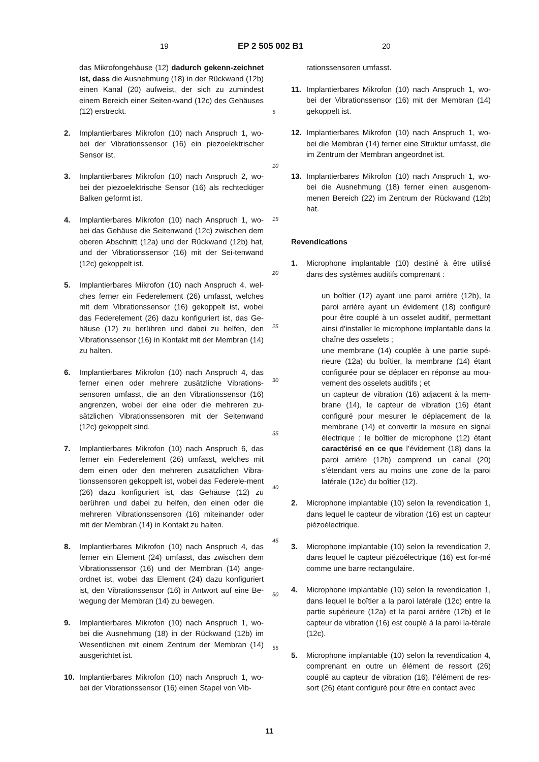19 EP 2 505 002 B1 20
das Mikrofongehäuse (12) dadurch gekenn-zeichnet ist, dass die Ausnehmung (18) in der Rückwand (12b) einen Kanal (20) aufweist, der sich zu zumindest einem Bereich einer Seiten-wand (12c) des Gehäuses (12) erstreckt.
2. Implantierbares Mikrofon (10) nach Anspruch 1, wo-bei der Vibrationssensor (16) ein piezoelektrischer Sensor ist.
3. Implantierbares Mikrofon (10) nach Anspruch 2, wo-bei der piezoelektrische Sensor (16) als rechteckiger Balken geformt ist.
4. Implantierbares Mikrofon (10) nach Anspruch 1, wo-bei das Gehäuse die Seitenwand (12c) zwischen dem oberen Abschnitt (12a) und der Rückwand (12b) hat, und der Vibrationssensor (16) mit der Sei-tenwand (12c) gekoppelt ist.
5. Implantierbares Mikrofon (10) nach Anspruch 4, wel-ches ferner ein Federelement (26) umfasst, welches mit dem Vibrationssensor (16) gekoppelt ist, wobei das Federelement (26) dazu konfiguriert ist, das Ge-häuse (12) zu berühren und dabei zu helfen, den Vibrationssensor (16) in Kontakt mit der Membran (14) zu halten.
6. Implantierbares Mikrofon (10) nach Anspruch 4, das ferner einen oder mehrere zusätzliche Vibrations-sensoren umfasst, die an den Vibrationssensor (16) angrenzen, wobei der eine oder die mehreren zu-sätzlichen Vibrationssensoren mit der Seitenwand (12c) gekoppelt sind.
7. Implantierbares Mikrofon (10) nach Anspruch 6, das ferner ein Federelement (26) umfasst, welches mit dem einen oder den mehreren zusätzlichen Vibra-tionssensoren gekoppelt ist, wobei das Federele-ment (26) dazu konfiguriert ist, das Gehäuse (12) zu berühren und dabei zu helfen, den einen oder die mehreren Vibrationssensoren (16) miteinander oder mit der Membran (14) in Kontakt zu halten.
8. Implantierbares Mikrofon (10) nach Anspruch 4, das ferner ein Element (24) umfasst, das zwischen dem Vibrationssensor (16) und der Membran (14) ange-ordnet ist, wobei das Element (24) dazu konfiguriert ist, den Vibrationssensor (16) in Antwort auf eine Be-wegung der Membran (14) zu bewegen.
9. Implantierbares Mikrofon (10) nach Anspruch 1, wo-bei die Ausnehmung (18) in der Rückwand (12b) im Wesentlichen mit einem Zentrum der Membran (14) ausgerichtet ist.
10. Implantierbares Mikrofon (10) nach Anspruch 1, wo-bei der Vibrationssensor (16) einen Stapel von Vib-
rationssensoren umfasst.
11. Implantierbares Mikrofon (10) nach Anspruch 1, wo-bei der Vibrationssensor (16) mit der Membran (14) gekoppelt ist.
12. Implantierbares Mikrofon (10) nach Anspruch 1, wo-bei die Membran (14) ferner eine Struktur umfasst, die im Zentrum der Membran angeordnet ist.
13. Implantierbares Mikrofon (10) nach Anspruch 1, wo-bei die Ausnehmung (18) ferner einen ausgenom-menen Bereich (22) im Zentrum der Rückwand (12b) hat.
Revendications
1. Microphone implantable (10) destiné à être utilisé dans des systèmes auditifs comprenant :
un boîtier (12) ayant une paroi arrière (12b), la paroi arrière ayant un évidement (18) configuré pour être couplé à un osselet auditif, permettant ainsi d’installer le microphone implantable dans la chaîne des osselets ;
une membrane (14) couplée à une partie supé-rieure (12a) du boîtier, la membrane (14) étant configurée pour se déplacer en réponse au mou-vement des osselets auditifs ; et
un capteur de vibration (16) adjacent à la mem-brane (14), le capteur de vibration (16) étant configuré pour mesurer le déplacement de la membrane (14) et convertir la mesure en signal électrique ; le boîtier de microphone (12) étant caractérisé en ce que l’évidement (18) dans la paroi arrière (12b) comprend un canal (20) s’étendant vers au moins une zone de la paroi latérale (12c) du boîtier (12).
2. Microphone implantable (10) selon la revendication 1, dans lequel le capteur de vibration (16) est un capteur piézoélectrique.
3. Microphone implantable (10) selon la revendication 2, dans lequel le capteur piézoélectrique (16) est for-mé comme une barre rectangulaire.
4. Microphone implantable (10) selon la revendication 1, dans lequel le boîtier a la paroi latérale (12c) entre la partie supérieure (12a) et la paroi arrière (12b) et le capteur de vibration (16) est couplé à la paroi la-térale (12c).
5. Microphone implantable (10) selon la revendication 4, comprenant en outre un élément de ressort (26) couplé au capteur de vibration (16), l’élément de res-sort (26) étant configuré pour être en contact avec
5
10
15
20
25
30
35
40
45
50
55
11